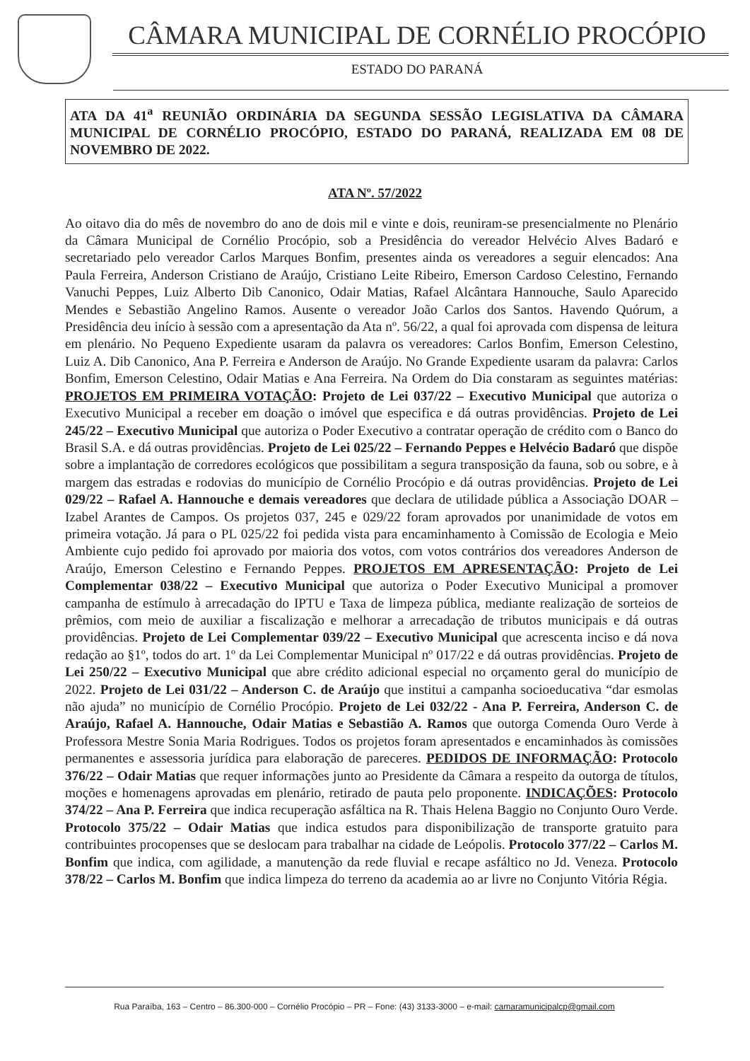CÂMARA MUNICIPAL DE CORNÉLIO PROCÓPIO
ESTADO DO PARANÁ
ATA DA 41<sup>a</sup> REUNIÃO ORDINÁRIA DA SEGUNDA SESSÃO LEGISLATIVA DA CÂMARA MUNICIPAL DE CORNÉLIO PROCÓPIO, ESTADO DO PARANÁ, REALIZADA EM 08 DE NOVEMBRO DE 2022.
ATA Nº. 57/2022
Ao oitavo dia do mês de novembro do ano de dois mil e vinte e dois, reuniram-se presencialmente no Plenário da Câmara Municipal de Cornélio Procópio, sob a Presidência do vereador Helvécio Alves Badaró e secretariado pelo vereador Carlos Marques Bonfim, presentes ainda os vereadores a seguir elencados: Ana Paula Ferreira, Anderson Cristiano de Araújo, Cristiano Leite Ribeiro, Emerson Cardoso Celestino, Fernando Vanuchi Peppes, Luiz Alberto Dib Canonico, Odair Matias, Rafael Alcântara Hannouche, Saulo Aparecido Mendes e Sebastião Angelino Ramos. Ausente o vereador João Carlos dos Santos. Havendo Quórum, a Presidência deu início à sessão com a apresentação da Ata nº. 56/22, a qual foi aprovada com dispensa de leitura em plenário. No Pequeno Expediente usaram da palavra os vereadores: Carlos Bonfim, Emerson Celestino, Luiz A. Dib Canonico, Ana P. Ferreira e Anderson de Araújo. No Grande Expediente usaram da palavra: Carlos Bonfim, Emerson Celestino, Odair Matias e Ana Ferreira. Na Ordem do Dia constaram as seguintes matérias: PROJETOS EM PRIMEIRA VOTAÇÃO: Projeto de Lei 037/22 – Executivo Municipal que autoriza o Executivo Municipal a receber em doação o imóvel que especifica e dá outras providências. Projeto de Lei 245/22 – Executivo Municipal que autoriza o Poder Executivo a contratar operação de crédito com o Banco do Brasil S.A. e dá outras providências. Projeto de Lei 025/22 – Fernando Peppes e Helvécio Badaró que dispõe sobre a implantação de corredores ecológicos que possibilitam a segura transposição da fauna, sob ou sobre, e à margem das estradas e rodovias do município de Cornélio Procópio e dá outras providências. Projeto de Lei 029/22 – Rafael A. Hannouche e demais vereadores que declara de utilidade pública a Associação DOAR – Izabel Arantes de Campos. Os projetos 037, 245 e 029/22 foram aprovados por unanimidade de votos em primeira votação. Já para o PL 025/22 foi pedida vista para encaminhamento à Comissão de Ecologia e Meio Ambiente cujo pedido foi aprovado por maioria dos votos, com votos contrários dos vereadores Anderson de Araújo, Emerson Celestino e Fernando Peppes. PROJETOS EM APRESENTAÇÃO: Projeto de Lei Complementar 038/22 – Executivo Municipal que autoriza o Poder Executivo Municipal a promover campanha de estímulo à arrecadação do IPTU e Taxa de limpeza pública, mediante realização de sorteios de prêmios, com meio de auxiliar a fiscalização e melhorar a arrecadação de tributos municipais e dá outras providências. Projeto de Lei Complementar 039/22 – Executivo Municipal que acrescenta inciso e dá nova redação ao §1º, todos do art. 1º da Lei Complementar Municipal nº 017/22 e dá outras providências. Projeto de Lei 250/22 – Executivo Municipal que abre crédito adicional especial no orçamento geral do município de 2022. Projeto de Lei 031/22 – Anderson C. de Araújo que institui a campanha socioeducativa “dar esmolas não ajuda” no município de Cornélio Procópio. Projeto de Lei 032/22 - Ana P. Ferreira, Anderson C. de Araújo, Rafael A. Hannouche, Odair Matias e Sebastião A. Ramos que outorga Comenda Ouro Verde à Professora Mestre Sonia Maria Rodrigues. Todos os projetos foram apresentados e encaminhados às comissões permanentes e assessoria jurídica para elaboração de pareceres. PEDIDOS DE INFORMAÇÃO: Protocolo 376/22 – Odair Matias que requer informações junto ao Presidente da Câmara a respeito da outorga de títulos, moções e homenagens aprovadas em plenário, retirado de pauta pelo proponente. INDICAÇÕES: Protocolo 374/22 – Ana P. Ferreira que indica recuperação asfáltica na R. Thais Helena Baggio no Conjunto Ouro Verde. Protocolo 375/22 – Odair Matias que indica estudos para disponibilização de transporte gratuito para contribuintes procopenses que se deslocam para trabalhar na cidade de Leópolis. Protocolo 377/22 – Carlos M. Bonfim que indica, com agilidade, a manutenção da rede fluvial e recape asfáltico no Jd. Veneza. Protocolo 378/22 – Carlos M. Bonfim que indica limpeza do terreno da academia ao ar livre no Conjunto Vitória Régia.
Rua Paraíba, 163 – Centro – 86.300-000 – Cornélio Procópio – PR – Fone: (43) 3133-3000 – e-mail: camaramunicipalcp@gmail.com